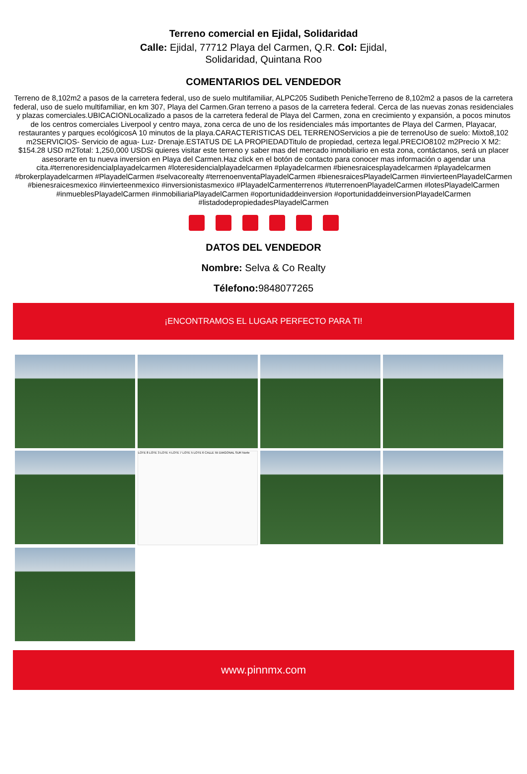Terreno comercial en Ejidal, Solidaridad
Calle: Ejidal, 77712 Playa del Carmen, Q.R. Col: Ejidal, Solidaridad, Quintana Roo
COMENTARIOS DEL VENDEDOR
Terreno de 8,102m2 a pasos de la carretera federal, uso de suelo multifamiliar, ALPC205 Sudibeth PenicheTerreno de 8,102m2 a pasos de la carretera federal, uso de suelo multifamiliar, en km 307, Playa del Carmen.Gran terreno a pasos de la carretera federal. Cerca de las nuevas zonas residenciales y plazas comerciales.UBICACIONLocalizado a pasos de la carretera federal de Playa del Carmen, zona en crecimiento y expansión, a pocos minutos de los centros comerciales Liverpool y centro maya, zona cerca de uno de los residenciales más importantes de Playa del Carmen, Playacar, restaurantes y parques ecológicosA 10 minutos de la playa.CARACTERISTICAS DEL TERRENOServicios a pie de terrenoUso de suelo: Mixto8,102 m2SERVICIOS- Servicio de agua- Luz- Drenaje.ESTATUS DE LA PROPIEDADTitulo de propiedad, certeza legal.PRECIO8102 m2Precio X M2: $154.28 USD m2Total: 1,250,000 USDSi quieres visitar este terreno y saber mas del mercado inmobiliario en esta zona, contáctanos, será un placer asesorarte en tu nueva inversion en Playa del Carmen.Haz click en el botón de contacto para conocer mas información o agendar una cita.#terrenoresidencialplayadelcarmen #loteresidencialplayadelcarmen #playadelcarmen #bienesraicesplayadelcarmen #playadelcarmen #brokerplayadelcarmen #PlayadelCarmen #selvacorealty #terrenoenventaPlayadelCarmen #bienesraicesPlayadelCarmen #invierteenPlayadelCarmen #bienesraicesmexico #invierteenmexico #inversionistasmexico #PlayadelCarmenterrenos #tuterrenoenPlayadelCarmen #lotesPlayadelCarmen #inmueblesPlayadelCarmen #inmobiliariaPlayadelCarmen #oportunidaddeinversion #oportunidaddeinversionPlayadelCarmen #listadodepropiedadesPlayadelCarmen
DATOS DEL VENDEDOR
Nombre: Selva & Co Realty
Télefono: 9848077265
¡ENCONTRAMOS EL LUGAR PERFECTO PARA TI!
LOTE 8 LOTE 3 LOTE 4 LOTE 7 LOTE 5 LOTE 6 CALLE 55 DIAGONAL SUR Norte
www.pinnmx.com